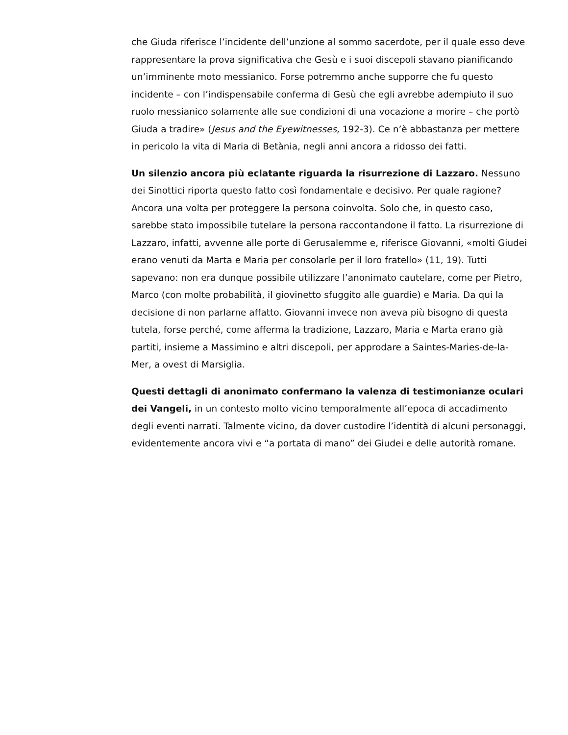che Giuda riferisce l’incidente dell’unzione al sommo sacerdote, per il quale esso deve rappresentare la prova significativa che Gesù e i suoi discepoli stavano pianificando un’imminente moto messianico. Forse potremmo anche supporre che fu questo incidente – con l’indispensabile conferma di Gesù che egli avrebbe adempiuto il suo ruolo messianico solamente alle sue condizioni di una vocazione a morire – che portò Giuda a tradire» (Jesus and the Eyewitnesses, 192-3). Ce n’è abbastanza per mettere in pericolo la vita di Maria di Betània, negli anni ancora a ridosso dei fatti.
Un silenzio ancora più eclatante riguarda la risurrezione di Lazzaro. Nessuno dei Sinottici riporta questo fatto così fondamentale e decisivo. Per quale ragione? Ancora una volta per proteggere la persona coinvolta. Solo che, in questo caso, sarebbe stato impossibile tutelare la persona raccontandone il fatto. La risurrezione di Lazzaro, infatti, avvenne alle porte di Gerusalemme e, riferisce Giovanni, «molti Giudei erano venuti da Marta e Maria per consolarle per il loro fratello» (11, 19). Tutti sapevano: non era dunque possibile utilizzare l’anonimato cautelare, come per Pietro, Marco (con molte probabilità, il giovinetto sfuggito alle guardie) e Maria. Da qui la decisione di non parlarne affatto. Giovanni invece non aveva più bisogno di questa tutela, forse perché, come afferma la tradizione, Lazzaro, Maria e Marta erano già partiti, insieme a Massimino e altri discepoli, per approdare a Saintes-Maries-de-la-Mer, a ovest di Marsiglia.
Questi dettagli di anonimato confermano la valenza di testimonianze oculari dei Vangeli, in un contesto molto vicino temporalmente all’epoca di accadimento degli eventi narrati. Talmente vicino, da dover custodire l’identità di alcuni personaggi, evidentemente ancora vivi e “a portata di mano” dei Giudei e delle autorità romane.